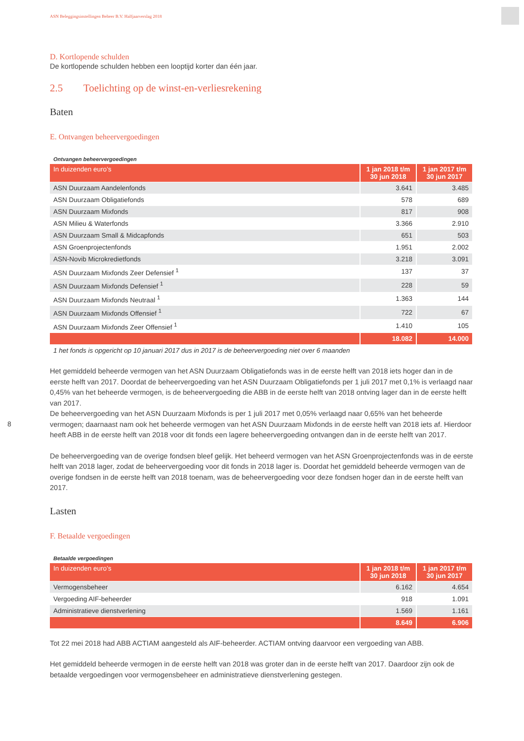8
ASN Beleggingsinstellingen Beheer B.V. Halfjaarverslag 2018
D. Kortlopende schulden
De kortlopende schulden hebben een looptijd korter dan één jaar.
2.5 Toelichting op de winst-en-verliesrekening
Baten
E. Ontvangen beheervergoedingen
Ontvangen beheervergoedingen
| In duizenden euro’s | 1 jan 2018 t/m 30 jun 2018 | 1 jan 2017 t/m 30 jun 2017 |
| --- | --- | --- |
| ASN Duurzaam Aandelenfonds | 3.641 | 3.485 |
| ASN Duurzaam Obligatiefonds | 578 | 689 |
| ASN Duurzaam Mixfonds | 817 | 908 |
| ASN Milieu & Waterfonds | 3.366 | 2.910 |
| ASN Duurzaam Small & Midcapfonds | 651 | 503 |
| ASN Groenprojectenfonds | 1.951 | 2.002 |
| ASN-Novib Microkredietfonds | 3.218 | 3.091 |
| ASN Duurzaam Mixfonds Zeer Defensief <sup>1</sup> | 137 | 37 |
| ASN Duurzaam Mixfonds Defensief <sup>1</sup> | 228 | 59 |
| ASN Duurzaam Mixfonds Neutraal <sup>1</sup> | 1.363 | 144 |
| ASN Duurzaam Mixfonds Offensief <sup>1</sup> | 722 | 67 |
| ASN Duurzaam Mixfonds Zeer Offensief <sup>1</sup> | 1.410 | 105 |
| | 18.082 | 14.000 |
| 1 het fonds is opgericht op 10 januari 2017 dus in 2017 is de beheervergoeding niet over 6 maanden | | |
Het gemiddeld beheerde vermogen van het ASN Duurzaam Obligatiefonds was in de eerste helft van 2018 iets hoger dan in de eerste helft van 2017. Doordat de beheervergoeding van het ASN Duurzaam Obligatiefonds per 1 juli 2017 met 0,1% is verlaagd naar 0,45% van het beheerde vermogen, is de beheervergoeding die ABB in de eerste helft van 2018 ontving lager dan in de eerste helft van 2017.
De beheervergoeding van het ASN Duurzaam Mixfonds is per 1 juli 2017 met 0,05% verlaagd naar 0,65% van het beheerde vermogen; daarnaast nam ook het beheerde vermogen van het ASN Duurzaam Mixfonds in de eerste helft van 2018 iets af. Hierdoor heeft ABB in de eerste helft van 2018 voor dit fonds een lagere beheervergoeding ontvangen dan in de eerste helft van 2017.
De beheervergoeding van de overige fondsen bleef gelijk. Het beheerd vermogen van het ASN Groenprojectenfonds was in de eerste helft van 2018 lager, zodat de beheervergoeding voor dit fonds in 2018 lager is. Doordat het gemiddeld beheerde vermogen van de overige fondsen in de eerste helft van 2018 toenam, was de beheervergoeding voor deze fondsen hoger dan in de eerste helft van 2017.
Lasten
F. Betaalde vergoedingen
Betaalde vergoedingen
| In duizenden euro’s | 1 jan 2018 t/m 30 jun 2018 | 1 jan 2017 t/m 30 jun 2017 |
| --- | --- | --- |
| Vermogensbeheer | 6.162 | 4.654 |
| Vergoeding AIF-beheerder | 918 | 1.091 |
| Administratieve dienstverlening | 1.569 | 1.161 |
| | 8.649 | 6.906 |
Tot 22 mei 2018 had ABB ACTIAM aangesteld als AIF-beheerder. ACTIAM ontving daarvoor een vergoeding van ABB.
Het gemiddeld beheerde vermogen in de eerste helft van 2018 was groter dan in de eerste helft van 2017. Daardoor zijn ook de betaalde vergoedingen voor vermogensbeheer en administratieve dienstverlening gestegen.